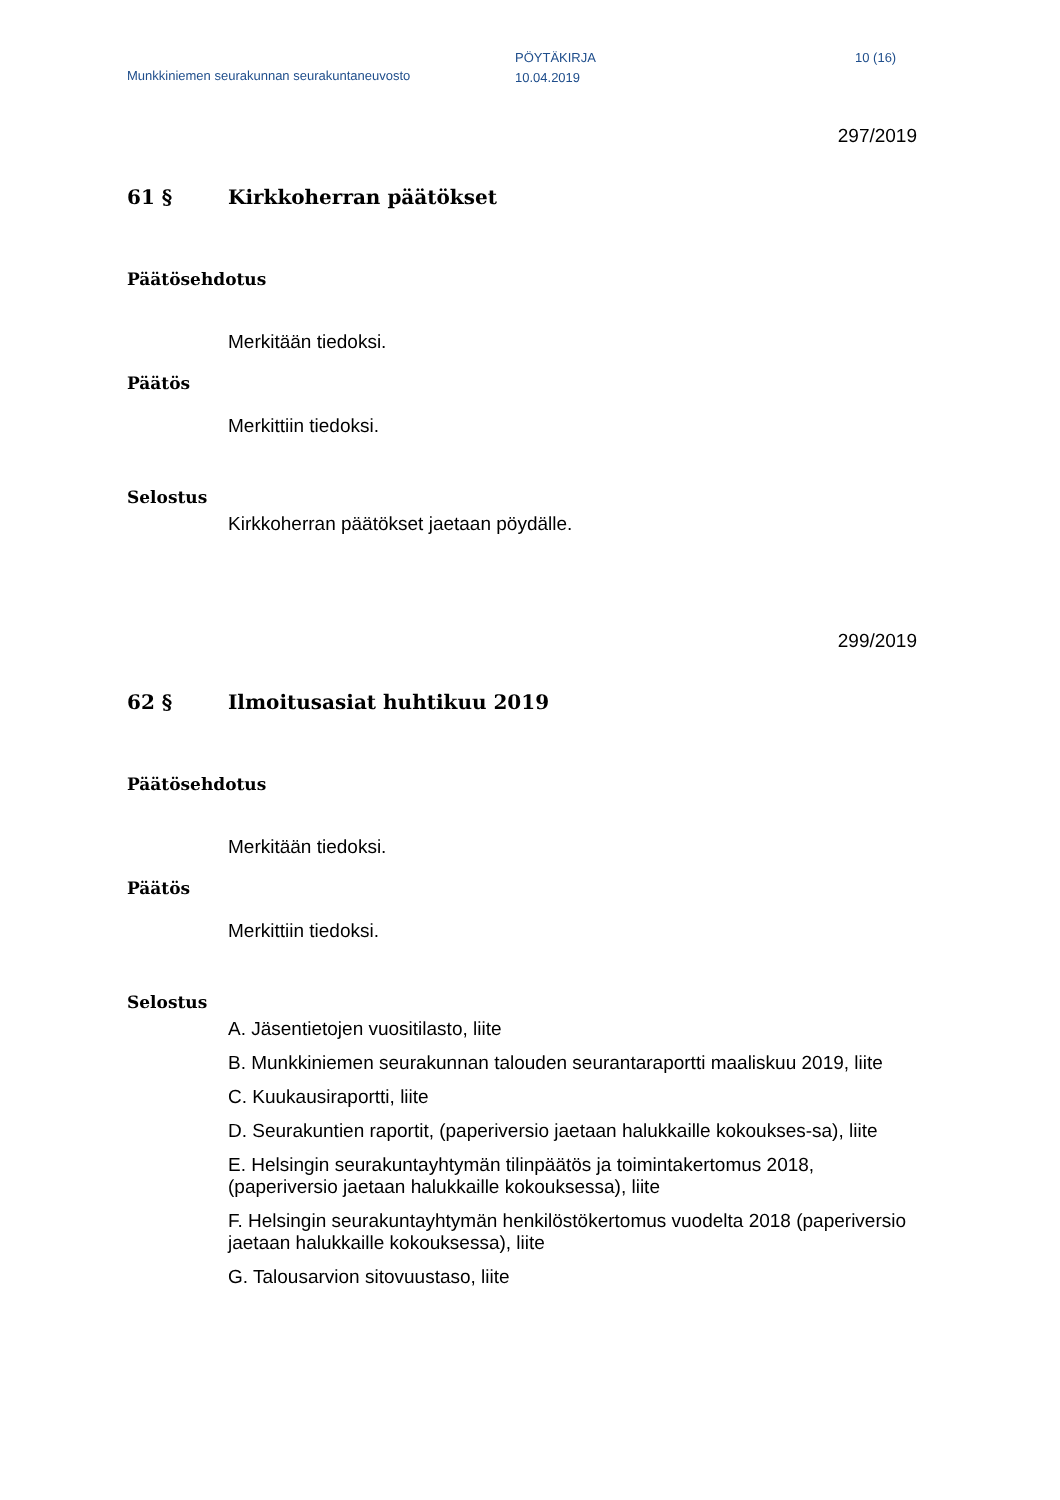Munkkiniemen seurakunnan seurakuntaneuvosto
PÖYTÄKIRJA
10.04.2019
10 (16)
297/2019
61 § Kirkkoherran päätökset
Päätösehdotus
Merkitään tiedoksi.
Päätös
Merkittiin tiedoksi.
Selostus
Kirkkoherran päätökset jaetaan pöydälle.
299/2019
62 § Ilmoitusasiat huhtikuu 2019
Päätösehdotus
Merkitään tiedoksi.
Päätös
Merkittiin tiedoksi.
Selostus
A. Jäsentietojen vuositilasto, liite
B. Munkkiniemen seurakunnan talouden seurantaraportti maaliskuu 2019, liite
C. Kuukausiraportti, liite
D. Seurakuntien raportit, (paperiversio jaetaan halukkaille kokoukses-sa), liite
E. Helsingin seurakuntayhtymän tilinpäätös ja toimintakertomus 2018, (paperiversio jaetaan halukkaille kokouksessa), liite
F. Helsingin seurakuntayhtymän henkilöstökertomus vuodelta 2018 (paperiversio jaetaan halukkaille kokouksessa), liite
G. Talousarvion sitovuustaso, liite